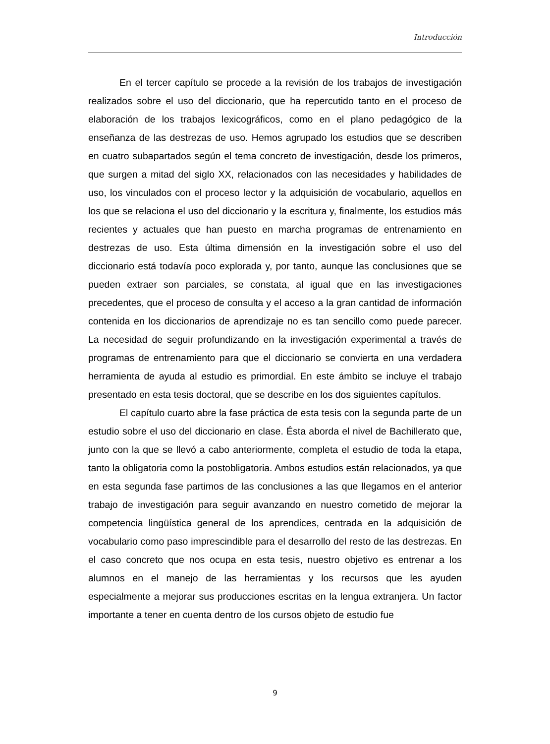Introducción
En el tercer capítulo se procede a la revisión de los trabajos de investigación realizados sobre el uso del diccionario, que ha repercutido tanto en el proceso de elaboración de los trabajos lexicográficos, como en el plano pedagógico de la enseñanza de las destrezas de uso. Hemos agrupado los estudios que se describen en cuatro subapartados según el tema concreto de investigación, desde los primeros, que surgen a mitad del siglo XX, relacionados con las necesidades y habilidades de uso, los vinculados con el proceso lector y la adquisición de vocabulario, aquellos en los que se relaciona el uso del diccionario y la escritura y, finalmente, los estudios más recientes y actuales que han puesto en marcha programas de entrenamiento en destrezas de uso. Esta última dimensión en la investigación sobre el uso del diccionario está todavía poco explorada y, por tanto, aunque las conclusiones que se pueden extraer son parciales, se constata, al igual que en las investigaciones precedentes, que el proceso de consulta y el acceso a la gran cantidad de información contenida en los diccionarios de aprendizaje no es tan sencillo como puede parecer. La necesidad de seguir profundizando en la investigación experimental a través de programas de entrenamiento para que el diccionario se convierta en una verdadera herramienta de ayuda al estudio es primordial. En este ámbito se incluye el trabajo presentado en esta tesis doctoral, que se describe en los dos siguientes capítulos.
El capítulo cuarto abre la fase práctica de esta tesis con la segunda parte de un estudio sobre el uso del diccionario en clase. Ésta aborda el nivel de Bachillerato que, junto con la que se llevó a cabo anteriormente, completa el estudio de toda la etapa, tanto la obligatoria como la postobligatoria. Ambos estudios están relacionados, ya que en esta segunda fase partimos de las conclusiones a las que llegamos en el anterior trabajo de investigación para seguir avanzando en nuestro cometido de mejorar la competencia lingüística general de los aprendices, centrada en la adquisición de vocabulario como paso imprescindible para el desarrollo del resto de las destrezas. En el caso concreto que nos ocupa en esta tesis, nuestro objetivo es entrenar a los alumnos en el manejo de las herramientas y los recursos que les ayuden especialmente a mejorar sus producciones escritas en la lengua extranjera. Un factor importante a tener en cuenta dentro de los cursos objeto de estudio fue
9